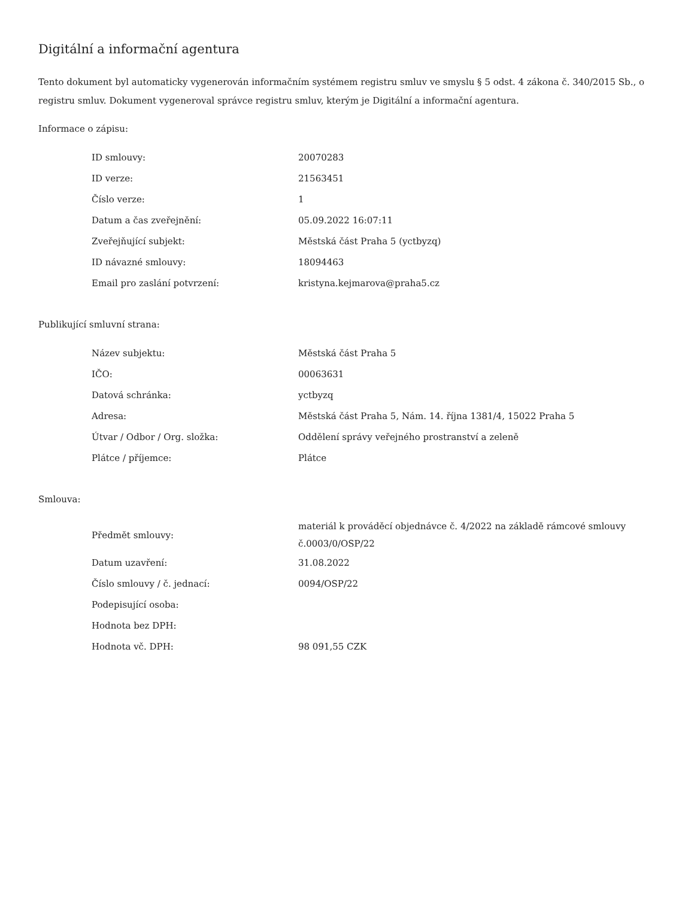Digitální a informační agentura
Tento dokument byl automaticky vygenerován informačním systémem registru smluv ve smyslu § 5 odst. 4 zákona č. 340/2015 Sb., o registru smluv. Dokument vygeneroval správce registru smluv, kterým je Digitální a informační agentura.
Informace o zápisu:
| ID smlouvy: | 20070283 |
| ID verze: | 21563451 |
| Číslo verze: | 1 |
| Datum a čas zveřejnění: | 05.09.2022 16:07:11 |
| Zveřejňující subjekt: | Městská část Praha 5 (yctbyzq) |
| ID návazné smlouvy: | 18094463 |
| Email pro zaslání potvrzení: | kristyna.kejmarova@praha5.cz |
Publikující smluvní strana:
| Název subjektu: | Městská část Praha 5 |
| IČO: | 00063631 |
| Datová schránka: | yctbyzq |
| Adresa: | Městská část Praha 5, Nám. 14. října 1381/4, 15022 Praha 5 |
| Útvar / Odbor / Org. složka: | Oddělení správy veřejného prostranství a zeleně |
| Plátce / příjemce: | Plátce |
Smlouva:
| Předmět smlouvy: | materiál k prováděcí objednávce č. 4/2022 na základě rámcové smlouvy č.0003/0/OSP/22 |
| Datum uzavření: | 31.08.2022 |
| Číslo smlouvy / č. jednací: | 0094/OSP/22 |
| Podepisující osoba: | |
| Hodnota bez DPH: | |
| Hodnota vč. DPH: | 98 091,55 CZK |